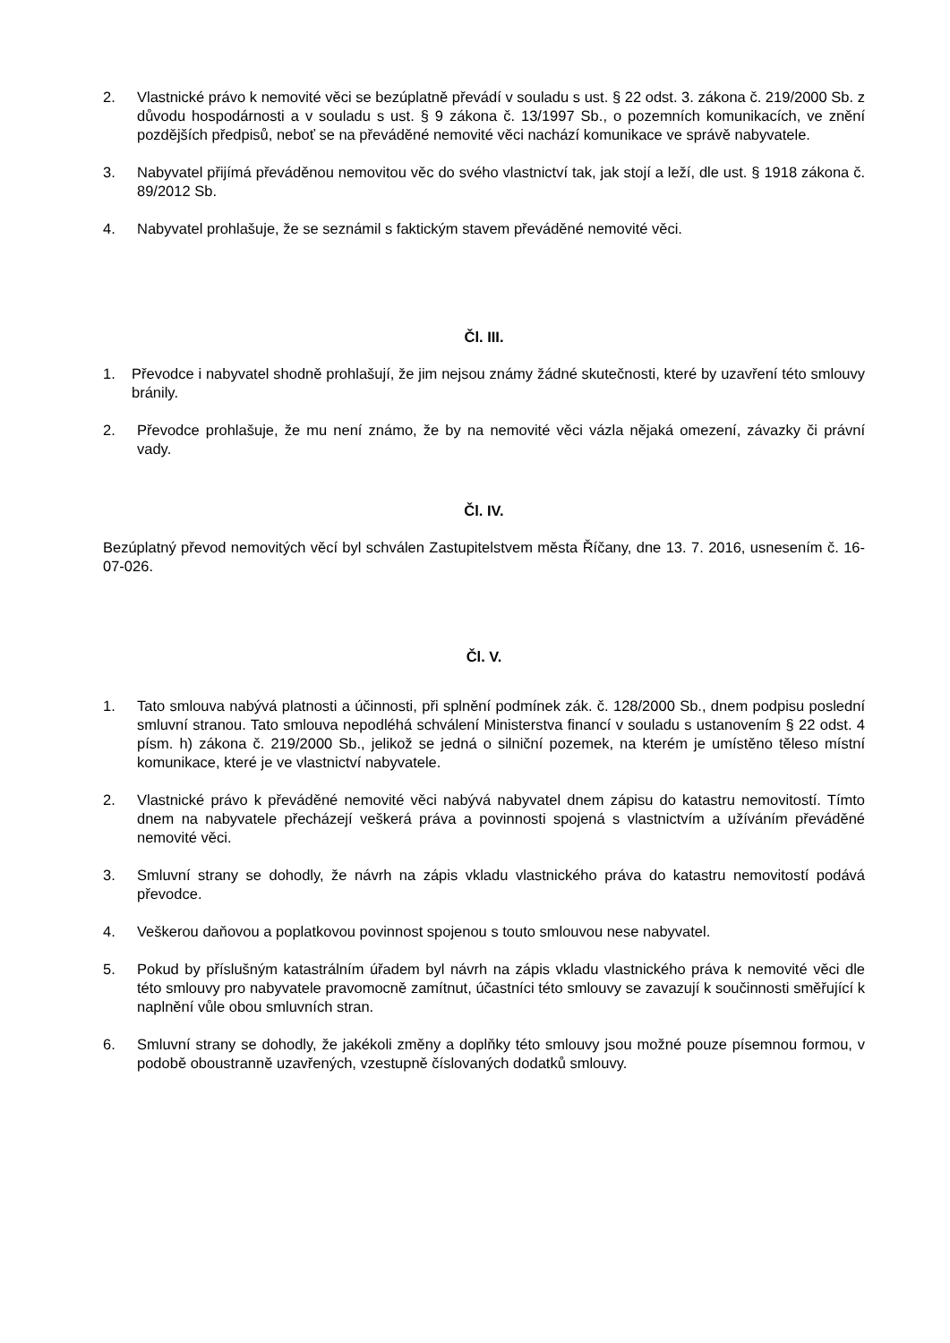2. Vlastnické právo k nemovité věci se bezúplatně převádí v souladu s ust. § 22 odst. 3. zákona č. 219/2000 Sb. z důvodu hospodárnosti a v souladu s ust. § 9 zákona č. 13/1997 Sb., o pozemních komunikacích, ve znění pozdějších předpisů, neboť se na převáděné nemovité věci nachází komunikace ve správě nabyvatele.
3. Nabyvatel přijímá převáděnou nemovitou věc do svého vlastnictví tak, jak stojí a leží, dle ust. § 1918 zákona č. 89/2012 Sb.
4. Nabyvatel prohlašuje, že se seznámil s faktickým stavem převáděné nemovité věci.
Čl. III.
1. Převodce i nabyvatel shodně prohlašují, že jim nejsou známy žádné skutečnosti, které by uzavření této smlouvy bránily.
2. Převodce prohlašuje, že mu není známo, že by na nemovité věci vázla nějaká omezení, závazky či právní vady.
Čl. IV.
Bezúplatný převod nemovitých věcí byl schválen Zastupitelstvem města Říčany, dne 13. 7. 2016, usnesením č. 16-07-026.
Čl. V.
1. Tato smlouva nabývá platnosti a účinnosti, při splnění podmínek zák. č. 128/2000 Sb., dnem podpisu poslední smluvní stranou. Tato smlouva nepodléhá schválení Ministerstva financí v souladu s ustanovením § 22 odst. 4 písm. h) zákona č. 219/2000 Sb., jelikož se jedná o silniční pozemek, na kterém je umístěno těleso místní komunikace, které je ve vlastnictví nabyvatele.
2. Vlastnické právo k převáděné nemovité věci nabývá nabyvatel dnem zápisu do katastru nemovitostí. Tímto dnem na nabyvatele přecházejí veškerá práva a povinnosti spojená s vlastnictvím a užíváním převáděné nemovité věci.
3. Smluvní strany se dohodly, že návrh na zápis vkladu vlastnického práva do katastru nemovitostí podává převodce.
4. Veškerou daňovou a poplatkovou povinnost spojenou s touto smlouvou nese nabyvatel.
5. Pokud by příslušným katastrálním úřadem byl návrh na zápis vkladu vlastnického práva k nemovité věci dle této smlouvy pro nabyvatele pravomocně zamítnut, účastníci této smlouvy se zavazují k součinnosti směřující k naplnění vůle obou smluvních stran.
6. Smluvní strany se dohodly, že jakékoli změny a doplňky této smlouvy jsou možné pouze písemnou formou, v podobě oboustranně uzavřených, vzestupně číslovaných dodatků smlouvy.